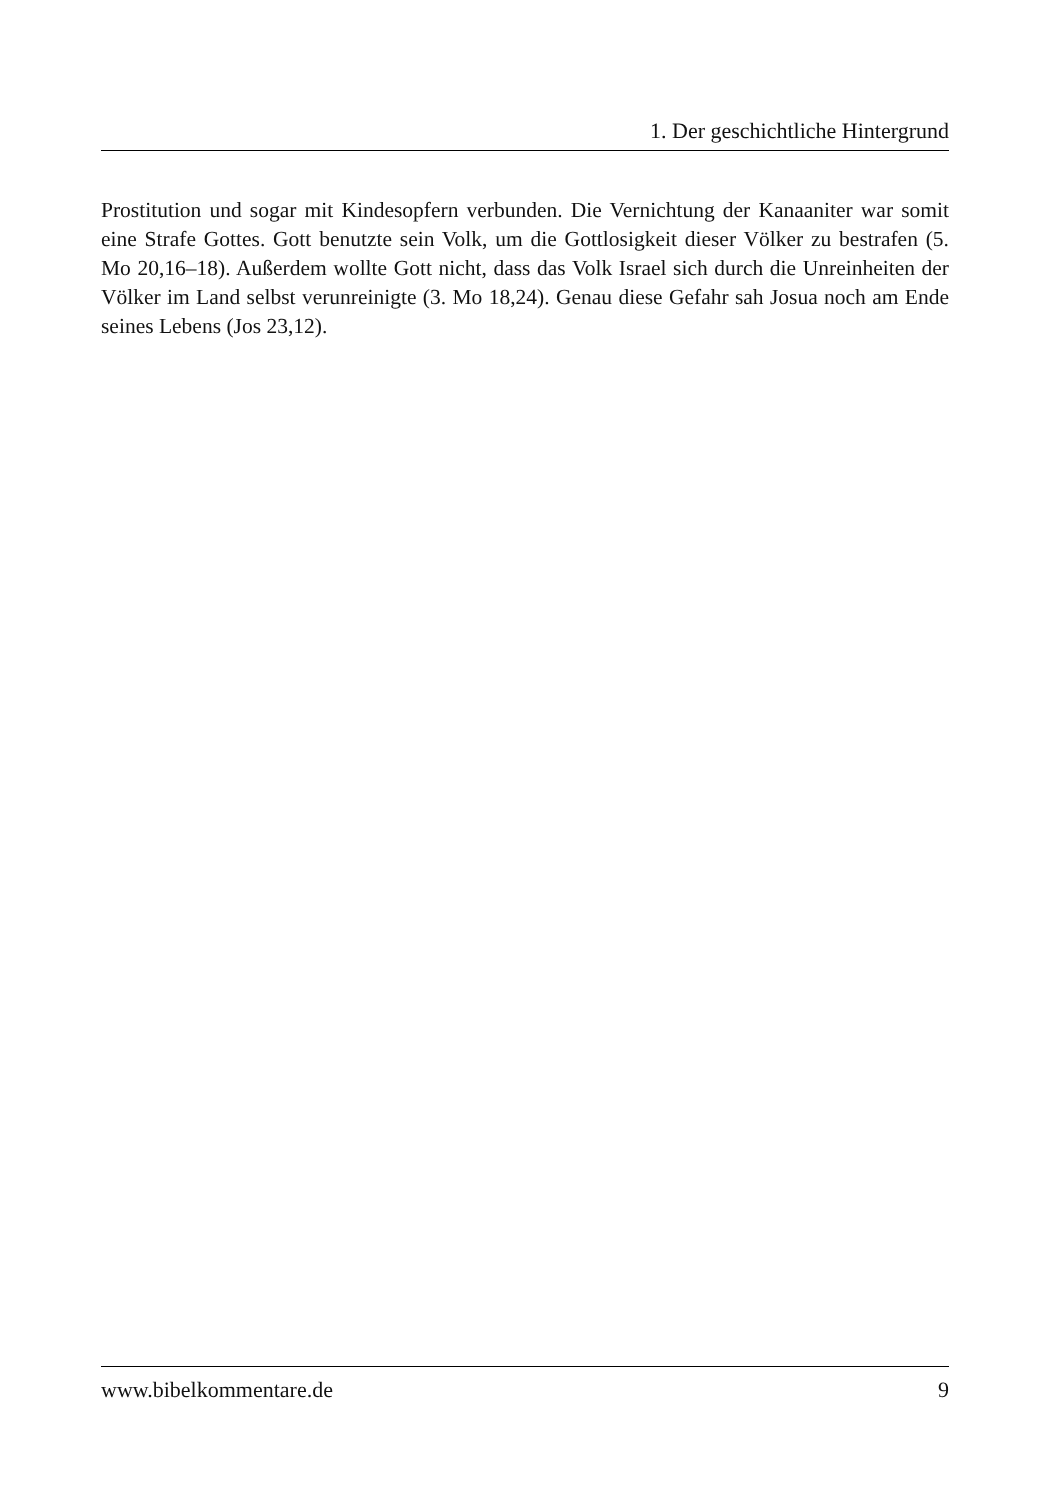1. Der geschichtliche Hintergrund
Prostitution und sogar mit Kindesopfern verbunden. Die Vernichtung der Kanaaniter war somit eine Strafe Gottes. Gott benutzte sein Volk, um die Gottlosigkeit dieser Völker zu bestrafen (5. Mo 20,16–18). Außerdem wollte Gott nicht, dass das Volk Israel sich durch die Unreinheiten der Völker im Land selbst verunreinigte (3. Mo 18,24). Genau diese Gefahr sah Josua noch am Ende seines Lebens (Jos 23,12).
www.bibelkommentare.de 9